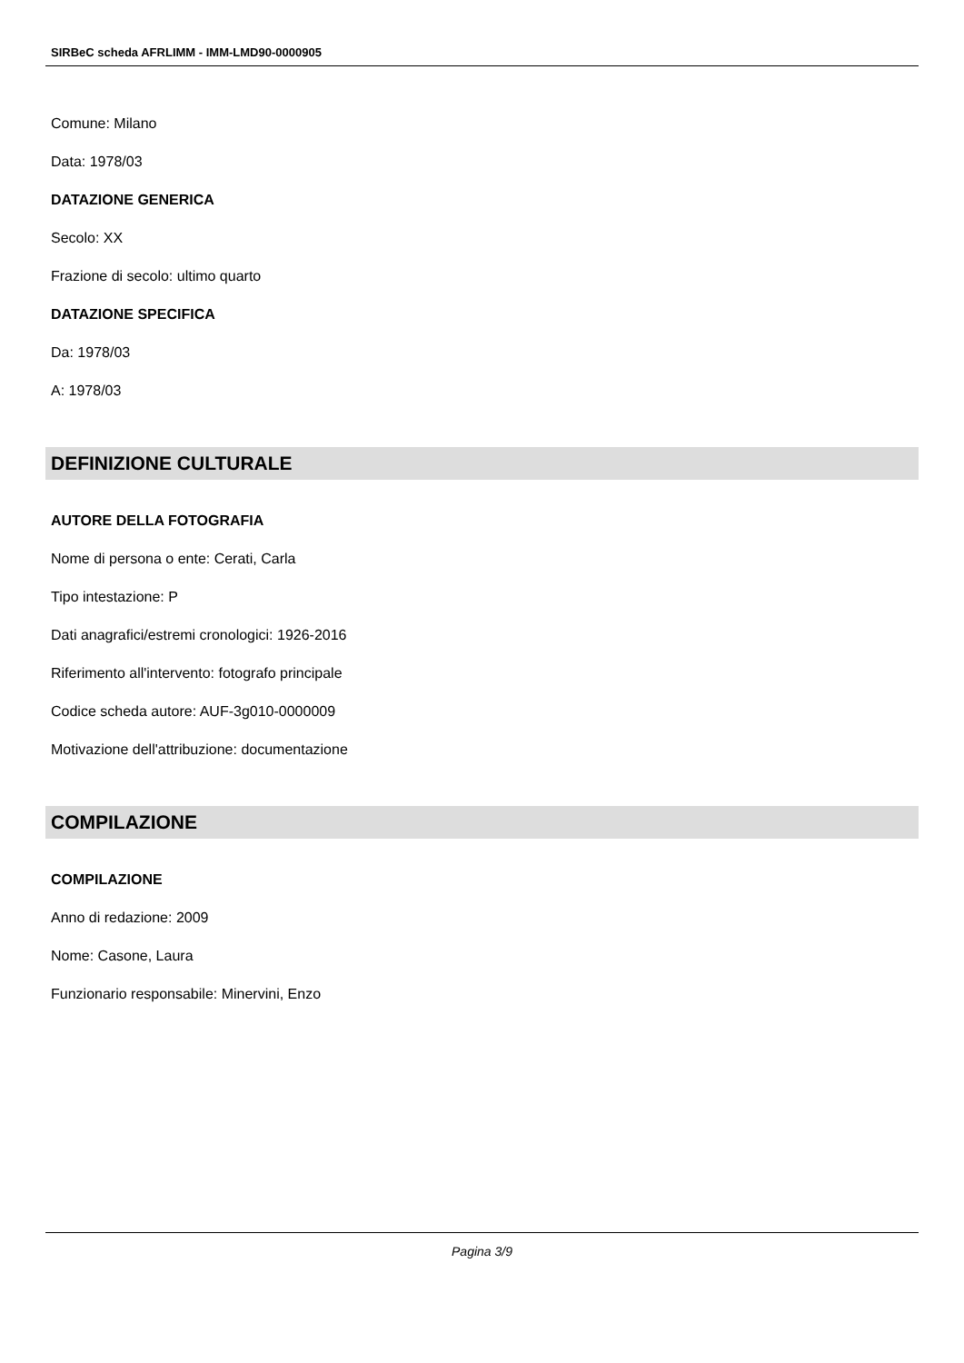SIRBeC scheda AFRLIMM - IMM-LMD90-0000905
Comune: Milano
Data: 1978/03
DATAZIONE GENERICA
Secolo: XX
Frazione di secolo: ultimo quarto
DATAZIONE SPECIFICA
Da: 1978/03
A: 1978/03
DEFINIZIONE CULTURALE
AUTORE DELLA FOTOGRAFIA
Nome di persona o ente: Cerati, Carla
Tipo intestazione: P
Dati anagrafici/estremi cronologici: 1926-2016
Riferimento all'intervento: fotografo principale
Codice scheda autore: AUF-3g010-0000009
Motivazione dell'attribuzione: documentazione
COMPILAZIONE
COMPILAZIONE
Anno di redazione: 2009
Nome: Casone, Laura
Funzionario responsabile: Minervini, Enzo
Pagina 3/9